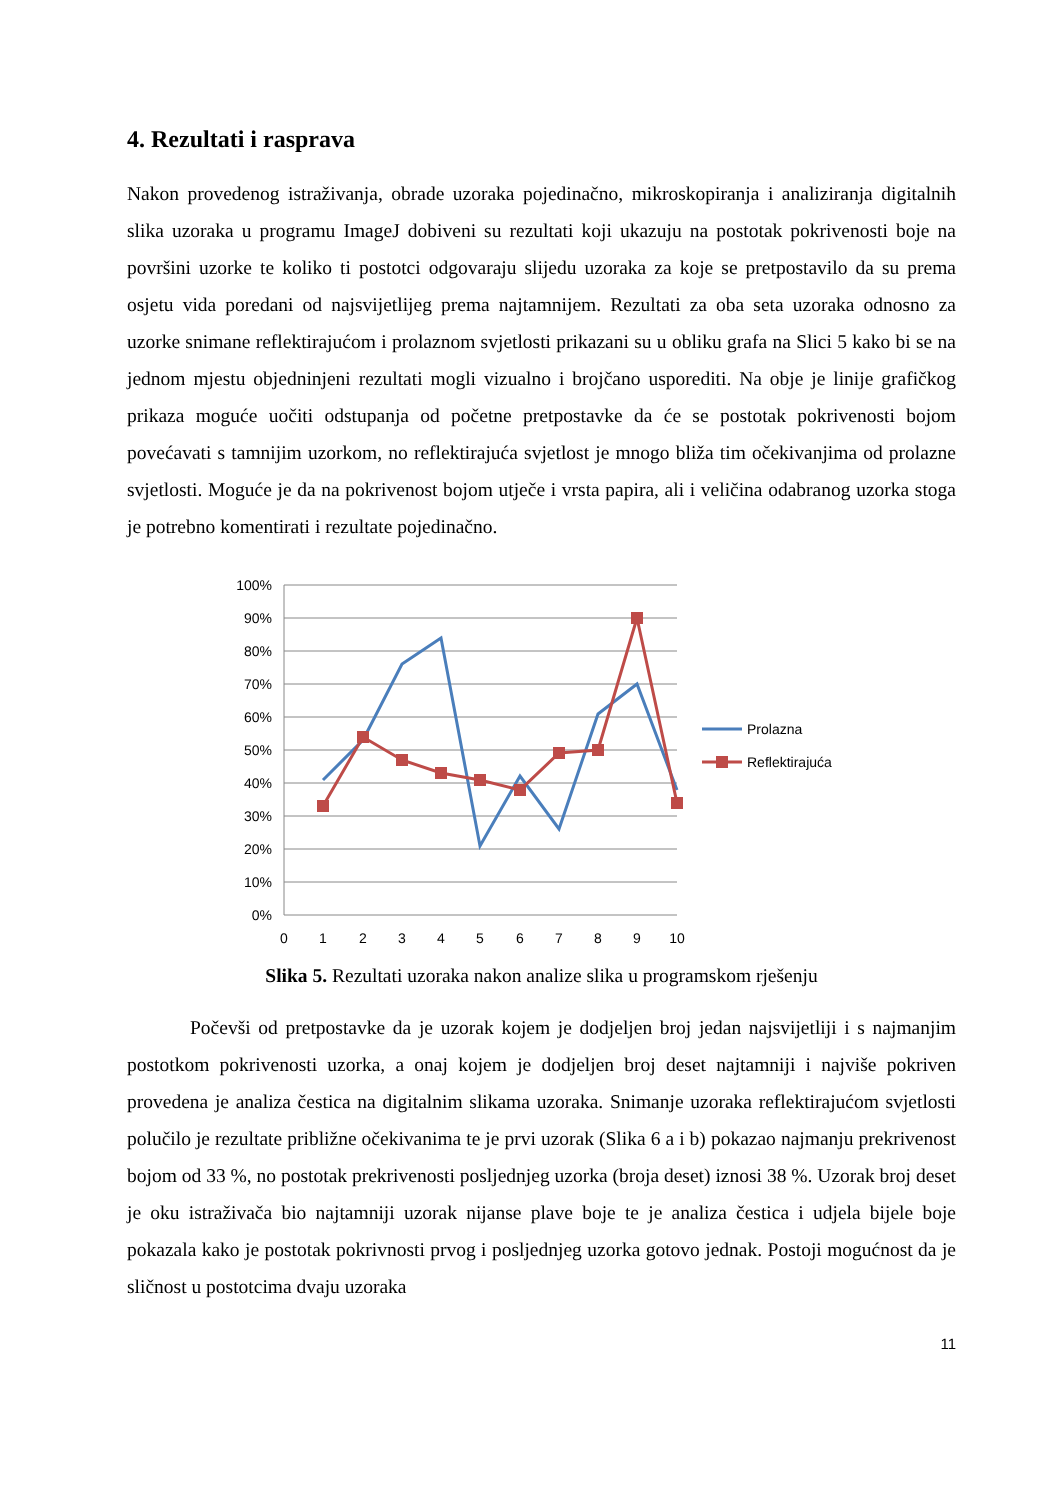4. Rezultati i rasprava
Nakon provedenog istraživanja, obrade uzoraka pojedinačno, mikroskopiranja i analiziranja digitalnih slika uzoraka u programu ImageJ dobiveni su rezultati koji ukazuju na postotak pokrivenosti boje na površini uzorke te koliko ti postotci odgovaraju slijedu uzoraka za koje se pretpostavilo da su prema osjetu vida poredani od najsvijetlijeg prema najtamnijem. Rezultati za oba seta uzoraka odnosno za uzorke snimane reflektirajućom i prolaznom svjetlosti prikazani su u obliku grafa na Slici 5 kako bi se na jednom mjestu objedninjeni rezultati mogli vizualno i brojčano usporediti. Na obje je linije grafičkog prikaza moguće uočiti odstupanja od početne pretpostavke da će se postotak pokrivenosti bojom povećavati s tamnijim uzorkom, no reflektirajuća svjetlost je mnogo bliža tim očekivanjima od prolazne svjetlosti. Moguće je da na pokrivenost bojom utječe i vrsta papira, ali i veličina odabranog uzorka stoga je potrebno komentirati i rezultate pojedinačno.
100%
90%
80%
70%
60%
50%
40%
30%
20%
10%
0%
0
1
2
3
4
5
6
7
8
9
10
Prolazna
Reflektirajuća
Slika 5. Rezultati uzoraka nakon analize slika u programskom rješenju
Počevši od pretpostavke da je uzorak kojem je dodjeljen broj jedan najsvijetliji i s najmanjim postotkom pokrivenosti uzorka, a onaj kojem je dodjeljen broj deset najtamniji i najviše pokriven provedena je analiza čestica na digitalnim slikama uzoraka. Snimanje uzoraka reflektirajućom svjetlosti polučilo je rezultate približne očekivanima te je prvi uzorak (Slika 6 a i b) pokazao najmanju prekrivenost bojom od 33 %, no postotak prekrivenosti posljednjeg uzorka (broja deset) iznosi 38 %. Uzorak broj deset je oku istraživača bio najtamniji uzorak nijanse plave boje te je analiza čestica i udjela bijele boje pokazala kako je postotak pokrivnosti prvog i posljednjeg uzorka gotovo jednak. Postoji mogućnost da je sličnost u postotcima dvaju uzoraka
11